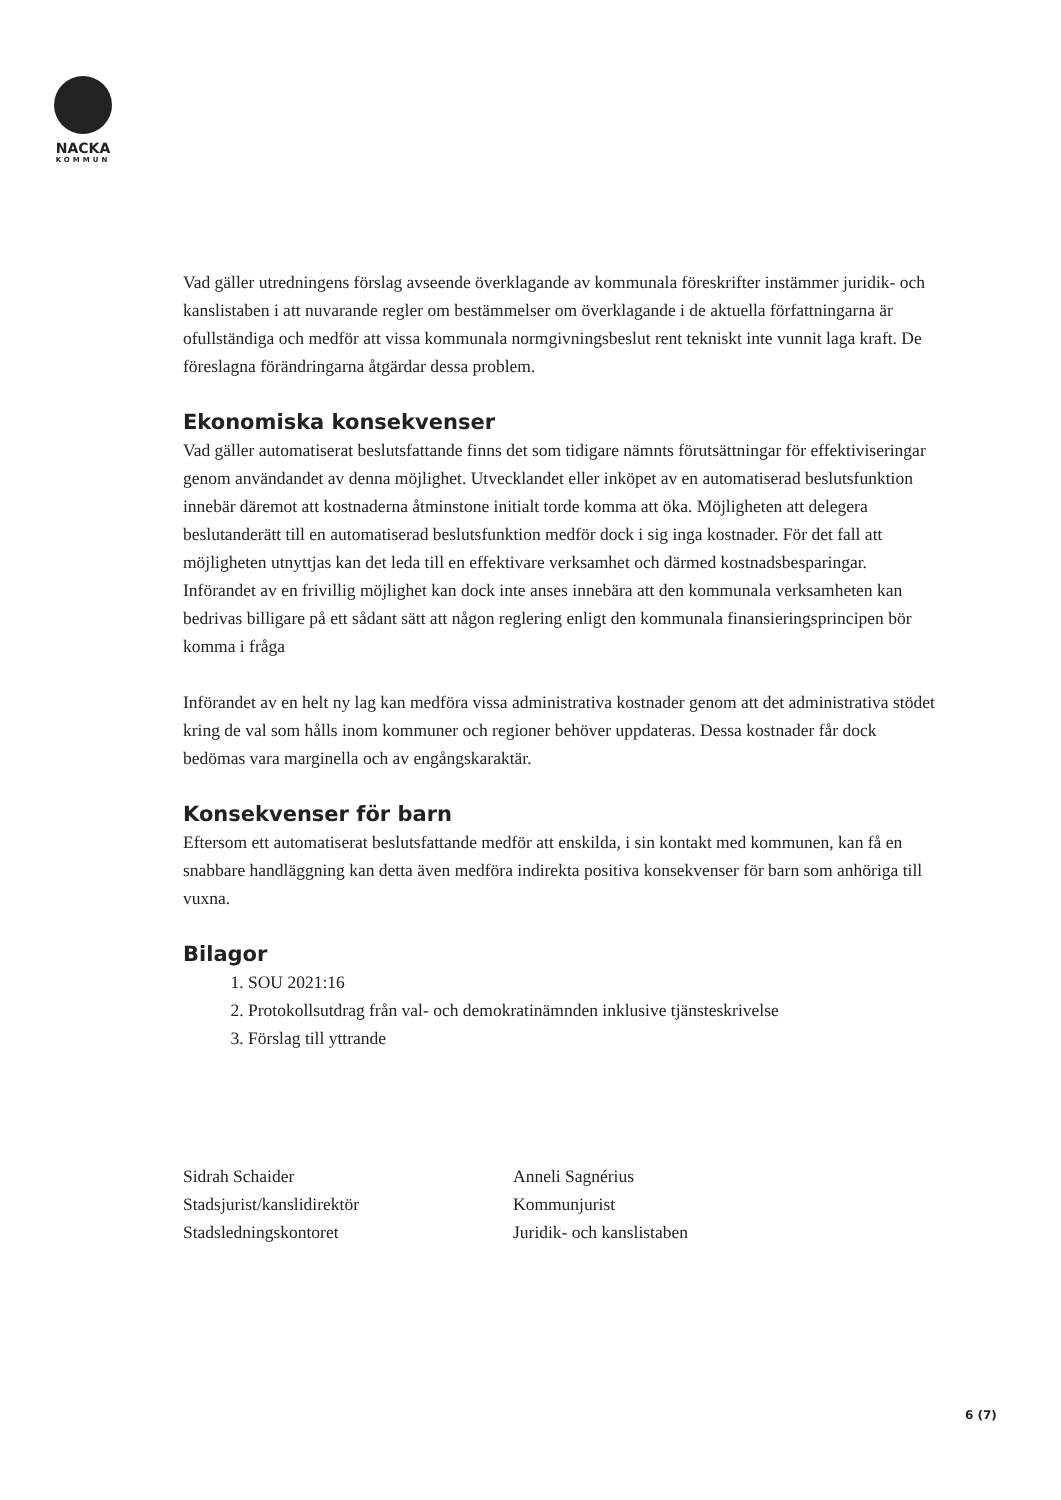NACKA
KOMMUN
Vad gäller utredningens förslag avseende överklagande av kommunala föreskrifter instämmer juridik- och kanslistaben i att nuvarande regler om bestämmelser om överklagande i de aktuella författningarna är ofullständiga och medför att vissa kommunala normgivningsbeslut rent tekniskt inte vunnit laga kraft. De föreslagna förändringarna åtgärdar dessa problem.
Ekonomiska konsekvenser
Vad gäller automatiserat beslutsfattande finns det som tidigare nämnts förutsättningar för effektiviseringar genom användandet av denna möjlighet. Utvecklandet eller inköpet av en automatiserad beslutsfunktion innebär däremot att kostnaderna åtminstone initialt torde komma att öka. Möjligheten att delegera beslutanderätt till en automatiserad beslutsfunktion medför dock i sig inga kostnader. För det fall att möjligheten utnyttjas kan det leda till en effektivare verksamhet och därmed kostnadsbesparingar. Införandet av en frivillig möjlighet kan dock inte anses innebära att den kommunala verksamheten kan bedrivas billigare på ett sådant sätt att någon reglering enligt den kommunala finansieringsprincipen bör komma i fråga
Införandet av en helt ny lag kan medföra vissa administrativa kostnader genom att det administrativa stödet kring de val som hålls inom kommuner och regioner behöver uppdateras. Dessa kostnader får dock bedömas vara marginella och av engångskaraktär.
Konsekvenser för barn
Eftersom ett automatiserat beslutsfattande medför att enskilda, i sin kontakt med kommunen, kan få en snabbare handläggning kan detta även medföra indirekta positiva konsekvenser för barn som anhöriga till vuxna.
Bilagor
1. SOU 2021:16
2. Protokollsutdrag från val- och demokratinämnden inklusive tjänsteskrivelse
3. Förslag till yttrande
Sidrah Schaider
Stadsjurist/kanslidirektör
Stadsledningskontoret
Anneli Sagnérius
Kommunjurist
Juridik- och kanslistaben
6 (7)